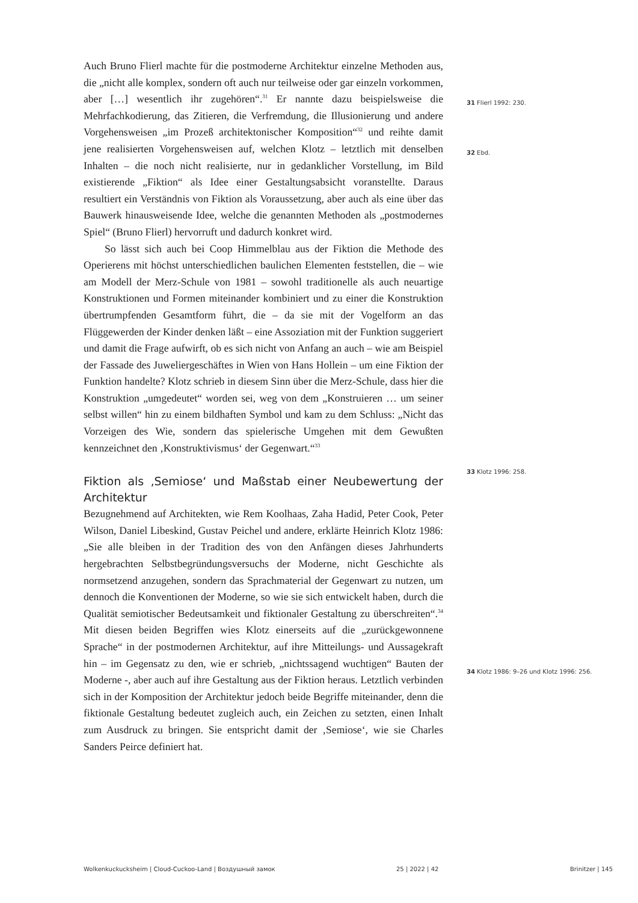Auch Bruno Flierl machte für die postmoderne Architektur einzelne Methoden aus, die „nicht alle komplex, sondern oft auch nur teilweise oder gar einzeln vorkommen, aber […] wesentlich ihr zugehören“.<sup>31</sup> Er nannte dazu beispielsweise die Mehrfachkodierung, das Zitieren, die Verfremdung, die Illusionierung und andere Vorgehensweisen „im Prozeß architektonischer Komposition“<sup>32</sup> und reihte damit jene realisierten Vorgehensweisen auf, welchen Klotz – letztlich mit denselben Inhalten – die noch nicht realisierte, nur in gedanklicher Vorstellung, im Bild existierende „Fiktion“ als Idee einer Gestaltungsabsicht voranstellte. Daraus resultiert ein Verständnis von Fiktion als Voraussetzung, aber auch als eine über das Bauwerk hinausweisende Idee, welche die genannten Methoden als „postmodernes Spiel“ (Bruno Flierl) hervorruft und dadurch konkret wird.
So lässt sich auch bei Coop Himmelblau aus der Fiktion die Methode des Operierens mit höchst unterschiedlichen baulichen Elementen feststellen, die – wie am Modell der Merz-Schule von 1981 – sowohl traditionelle als auch neuartige Konstruktionen und Formen miteinander kombiniert und zu einer die Konstruktion übertrumpfenden Gesamtform führt, die – da sie mit der Vogelform an das Flüggewerden der Kinder denken läßt – eine Assoziation mit der Funktion suggeriert und damit die Frage aufwirft, ob es sich nicht von Anfang an auch – wie am Beispiel der Fassade des Juweliergeschäftes in Wien von Hans Hollein – um eine Fiktion der Funktion handelte? Klotz schrieb in diesem Sinn über die Merz-Schule, dass hier die Konstruktion „umgedeutet“ worden sei, weg von dem „Konstruieren … um seiner selbst willen“ hin zu einem bildhaften Symbol und kam zu dem Schluss: „Nicht das Vorzeigen des Wie, sondern das spielerische Umgehen mit dem Gewußten kennzeichnet den ‚Konstruktivismus‘ der Gegenwart.“<sup>33</sup>
Fiktion als ‚Semiose‘ und Maßstab einer Neubewertung der Architektur
Bezugnehmend auf Architekten, wie Rem Koolhaas, Zaha Hadid, Peter Cook, Peter Wilson, Daniel Libeskind, Gustav Peichel und andere, erklärte Heinrich Klotz 1986: „Sie alle bleiben in der Tradition des von den Anfängen dieses Jahrhunderts hergebrachten Selbstbegründungsversuchs der Moderne, nicht Geschichte als normsetzend anzugehen, sondern das Sprachmaterial der Gegenwart zu nutzen, um dennoch die Konventionen der Moderne, so wie sie sich entwickelt haben, durch die Qualität semiotischer Bedeutsamkeit und fiktionaler Gestaltung zu überschreiten“.<sup>34</sup> Mit diesen beiden Begriffen wies Klotz einerseits auf die „zurückgewonnene Sprache“ in der postmodernen Architektur, auf ihre Mitteilungs- und Aussagekraft hin – im Gegensatz zu den, wie er schrieb, „nichtssagend wuchtigen“ Bauten der Moderne -, aber auch auf ihre Gestaltung aus der Fiktion heraus. Letztlich verbinden sich in der Komposition der Architektur jedoch beide Begriffe miteinander, denn die fiktionale Gestaltung bedeutet zugleich auch, ein Zeichen zu setzten, einen Inhalt zum Ausdruck zu bringen. Sie entspricht damit der ‚Semiose‘, wie sie Charles Sanders Peirce definiert hat.
31 Flierl 1992: 230.
32 Ebd.
33 Klotz 1996: 258.
34 Klotz 1986: 9–26 und Klotz 1996: 256.
Wolkenkuckucksheim | Cloud-Cuckoo-Land | Воздушный замок 25 | 2022 | 42 Brinitzer | 145